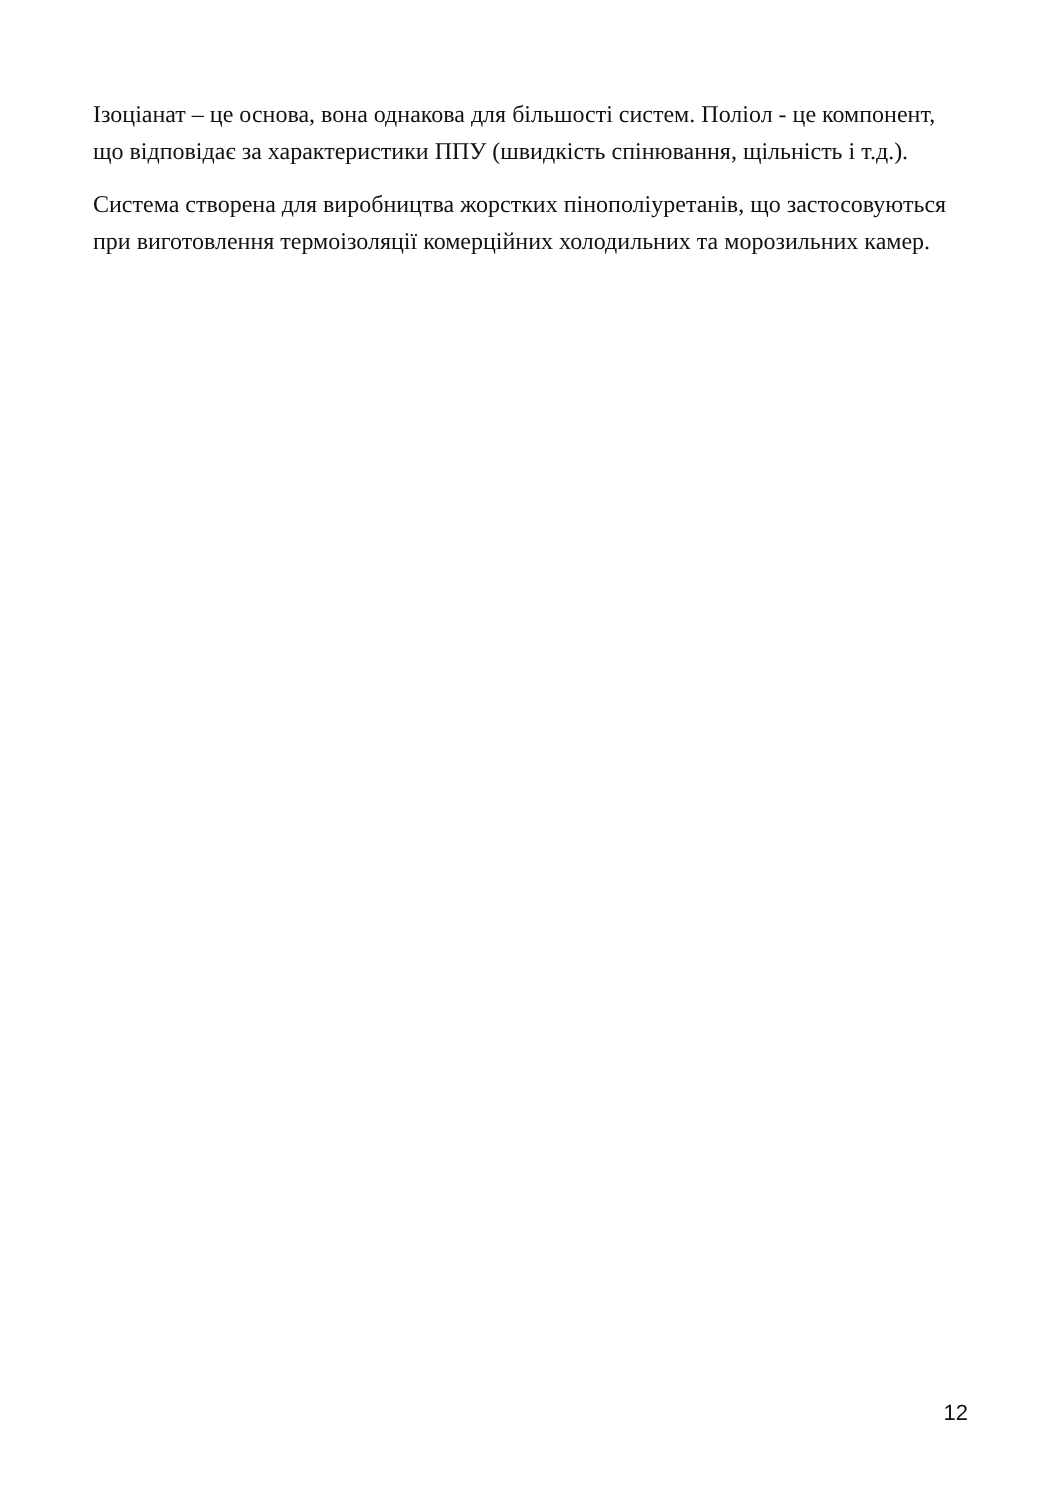Ізоціанат – це основа, вона однакова для більшості систем. Поліол - це компонент, що відповідає за характеристики ППУ (швидкість спінювання, щільність і т.д.).
Система створена для виробництва жорстких пінополіуретанів, що застосовуються при виготовлення термоізоляції комерційних холодильних та морозильних камер.
12